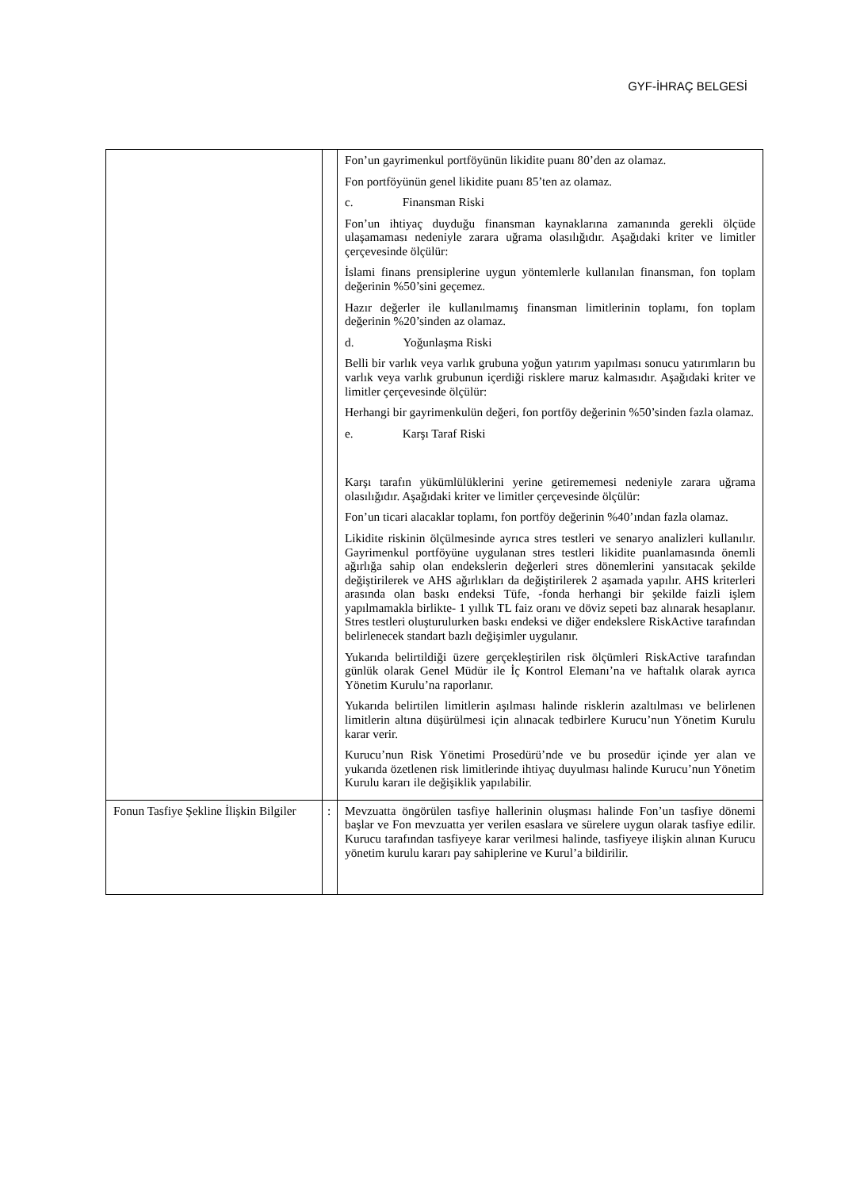GYF-İHRAÇ BELGESİ
| | | Fon’un gayrimenkul portföyünün likidite puanı 80’den az olamaz. Fon portföyünün genel likidite puanı 85’ten az olamaz. c. Finansman Riski Fon’un ihtiyaç duyduğu finansman kaynaklarına zamanında gerekli ölçüde ulaşamaması nedeniyle zarara uğrama olasılığıdır. Aşağıdaki kriter ve limitler çerçevesinde ölçülür: İslami finans prensiplerine uygun yöntemlerle kullanılan finansman, fon toplam değerinin %50’sini geçemez. Hazır değerler ile kullanılmamış finansman limitlerinin toplamı, fon toplam değerinin %20’sinden az olamaz. d. Yoğunlaşma Riski Belli bir varlık veya varlık grubuna yoğun yatırım yapılması sonucu yatırımların bu varlık veya varlık grubunun içerdiği risklere maruz kalmasıdır. Aşağıdaki kriter ve limitler çerçevesinde ölçülür: Herhangi bir gayrimenkulün değeri, fon portföy değerinin %50’sinden fazla olamaz. e. Karşı Taraf Riski Karşı tarafın yükümlülüklerini yerine getirememesi nedeniyle zarara uğrama olasılığıdır. Aşağıdaki kriter ve limitler çerçevesinde ölçülür: Fon’un ticari alacaklar toplamı, fon portföy değerinin %40’ından fazla olamaz. Likidite riskinin ölçülmesinde ayrıca stres testleri ve senaryo analizleri kullanılır. Gayrimenkul portföyüne uygulanan stres testleri likidite puanlamasında önemli ağırlığa sahip olan endekslerin değerleri stres dönemlerini yansıtacak şekilde değiştirilerek ve AHS ağırlıkları da değiştirilerek 2 aşamada yapılır. AHS kriterleri arasında olan baskı endeksi Tüfe, -fonda herhangi bir şekilde faizli işlem yapılmamakla birlikte- 1 yıllık TL faiz oranı ve döviz sepeti baz alınarak hesaplanır. Stres testleri oluşturulurken baskı endeksi ve diğer endekslere RiskActive tarafından belirlenecek standart bazlı değişimler uygulanır. Yukarıda belirtildiği üzere gerçekleştirilen risk ölçümleri RiskActive tarafından günlük olarak Genel Müdür ile İç Kontrol Elemanı’na ve haftalık olarak ayrıca Yönetim Kurulu’na raporlanır. Yukarıda belirtilen limitlerin aşılması halinde risklerin azaltılması ve belirlenen limitlerin altına düşürülmesi için alınacak tedbirlere Kurucu’nun Yönetim Kurulu karar verir. Kurucu’nun Risk Yönetimi Prosedürü’nde ve bu prosedür içinde yer alan ve yukarıda özetlenen risk limitlerinde ihtiyaç duyulması halinde Kurucu’nun Yönetim Kurulu kararı ile değişiklik yapılabilir. |
| Fonun Tasfiye Şekline İlişkin Bilgiler | : | Mevzuatta öngörülen tasfiye hallerinin oluşması halinde Fon’un tasfiye dönemi başlar ve Fon mevzuatta yer verilen esaslara ve sürelere uygun olarak tasfiye edilir. Kurucu tarafından tasfiyeye karar verilmesi halinde, tasfiyeye ilişkin alınan Kurucu yönetim kurulu kararı pay sahiplerine ve Kurul’a bildirilir. |